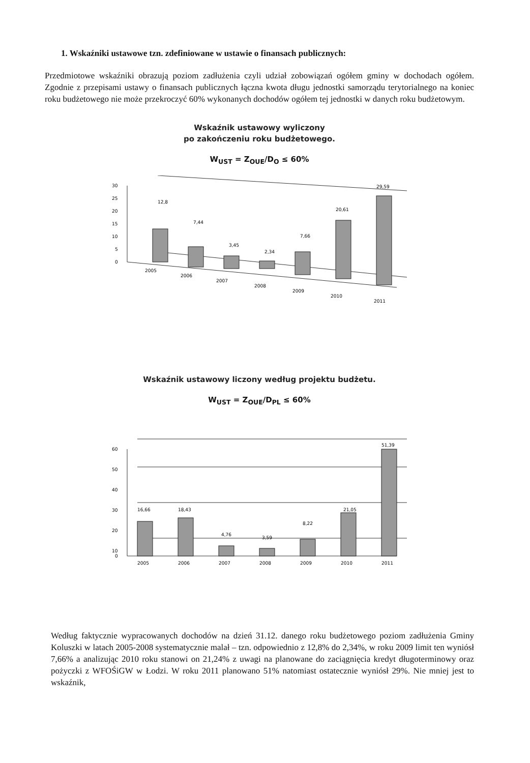1. Wskaźniki ustawowe tzn. zdefiniowane w ustawie o finansach publicznych:
Przedmiotowe wskaźniki obrazują poziom zadłużenia czyli udział zobowiązań ogółem gminy w dochodach ogółem. Zgodnie z przepisami ustawy o finansach publicznych łączna kwota długu jednostki samorządu terytorialnego na koniec roku budżetowego nie może przekroczyć 60% wykonanych dochodów ogółem tej jednostki w danych roku budżetowym.
Wskaźnik ustawowy wyliczony
po zakończeniu roku budżetowego.
W<sub>UST</sub> = Z<sub>OUE</sub>/D<sub>O</sub> ≤ 60%
30
25
20
15
10
5
0
12,8
7,44
3,45
2,34
7,66
20,61
29,59
2005
2006
2007
2008
2009
2010
2011
Wskaźnik ustawowy liczony według projektu budżetu.
W<sub>UST</sub> = Z<sub>OUE</sub>/D<sub>PL</sub> ≤ 60%
60
50
40
30
20
10
0
16,66
18,43
4,76
3,59
8,22
21,05
51,39
2005
2006
2007
2008
2009
2010
2011
Według faktycznie wypracowanych dochodów na dzień 31.12. danego roku budżetowego poziom zadłużenia Gminy Koluszki w latach 2005-2008 systematycznie malał – tzn. odpowiednio z 12,8% do 2,34%, w roku 2009 limit ten wyniósł 7,66% a analizując 2010 roku stanowi on 21,24% z uwagi na planowane do zaciągnięcia kredyt długoterminowy oraz pożyczki z WFOŚiGW w Łodzi. W roku 2011 planowano 51% natomiast ostatecznie wyniósł 29%. Nie mniej jest to wskaźnik,